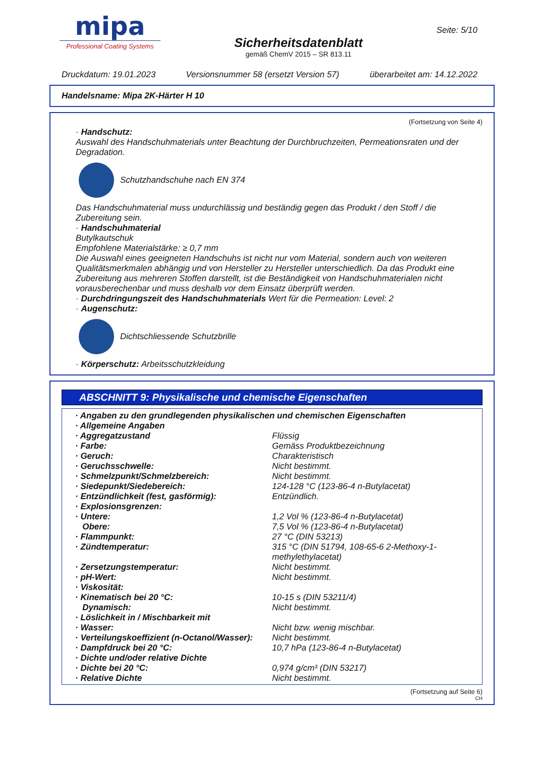mipa
Professional Coating Systems
Sicherheitsdatenblatt
gemäß ChemV 2015 – SR 813.11
Seite: 5/10
Druckdatum: 19.01.2023 Versionsnummer 58 (ersetzt Version 57) überarbeitet am: 14.12.2022
Handelsname: Mipa 2K-Härter H 10
(Fortsetzung von Seite 4)
· Handschutz:
Auswahl des Handschuhmaterials unter Beachtung der Durchbruchzeiten, Permeationsraten und der Degradation.
Schutzhandschuhe nach EN 374
Das Handschuhmaterial muss undurchlässig und beständig gegen das Produkt / den Stoff / die Zubereitung sein.
· Handschuhmaterial
Butylkautschuk
Empfohlene Materialstärke: ≥ 0,7 mm
Die Auswahl eines geeigneten Handschuhs ist nicht nur vom Material, sondern auch von weiteren Qualitätsmerkmalen abhängig und von Hersteller zu Hersteller unterschiedlich. Da das Produkt eine Zubereitung aus mehreren Stoffen darstellt, ist die Beständigkeit von Handschuhmaterialen nicht vorausberechenbar und muss deshalb vor dem Einsatz überprüft werden.
· Durchdringungszeit des Handschuhmaterials Wert für die Permeation: Level: 2
· Augenschutz:
Dichtschliessende Schutzbrille
· Körperschutz: Arbeitsschutzkleidung
ABSCHNITT 9: Physikalische und chemische Eigenschaften
| · Angaben zu den grundlegenden physikalischen und chemischen Eigenschaften | |
| · Allgemeine Angaben | |
| · Aggregatzustand | Flüssig |
| · Farbe: | Gemäss Produktbezeichnung |
| · Geruch: | Charakteristisch |
| · Geruchsschwelle: | Nicht bestimmt. |
| · Schmelzpunkt/Schmelzbereich: | Nicht bestimmt. |
| · Siedepunkt/Siedebereich: | 124-128 °C (123-86-4 n-Butylacetat) |
| · Entzündlichkeit (fest, gasförmig): | Entzündlich. |
| · Explosionsgrenzen: | |
| · Untere: | 1,2 Vol % (123-86-4 n-Butylacetat) |
| Obere: | 7,5 Vol % (123-86-4 n-Butylacetat) |
| · Flammpunkt: | 27 °C (DIN 53213) |
| · Zündtemperatur: | 315 °C (DIN 51794, 108-65-6 2-Methoxy-1-methylethylacetat) |
| · Zersetzungstemperatur: | Nicht bestimmt. |
| · pH-Wert: | Nicht bestimmt. |
| · Viskosität: | |
| · Kinematisch bei 20 °C: | 10-15 s (DIN 53211/4) |
| Dynamisch: | Nicht bestimmt. |
| · Löslichkeit in / Mischbarkeit mit | |
| · Wasser: | Nicht bzw. wenig mischbar. |
| · Verteilungskoeffizient (n-Octanol/Wasser): | Nicht bestimmt. |
| · Dampfdruck bei 20 °C: | 10,7 hPa (123-86-4 n-Butylacetat) |
| · Dichte und/oder relative Dichte | |
| · Dichte bei 20 °C: | 0,974 g/cm³ (DIN 53217) |
| · Relative Dichte | Nicht bestimmt. |
(Fortsetzung auf Seite 6)
CH